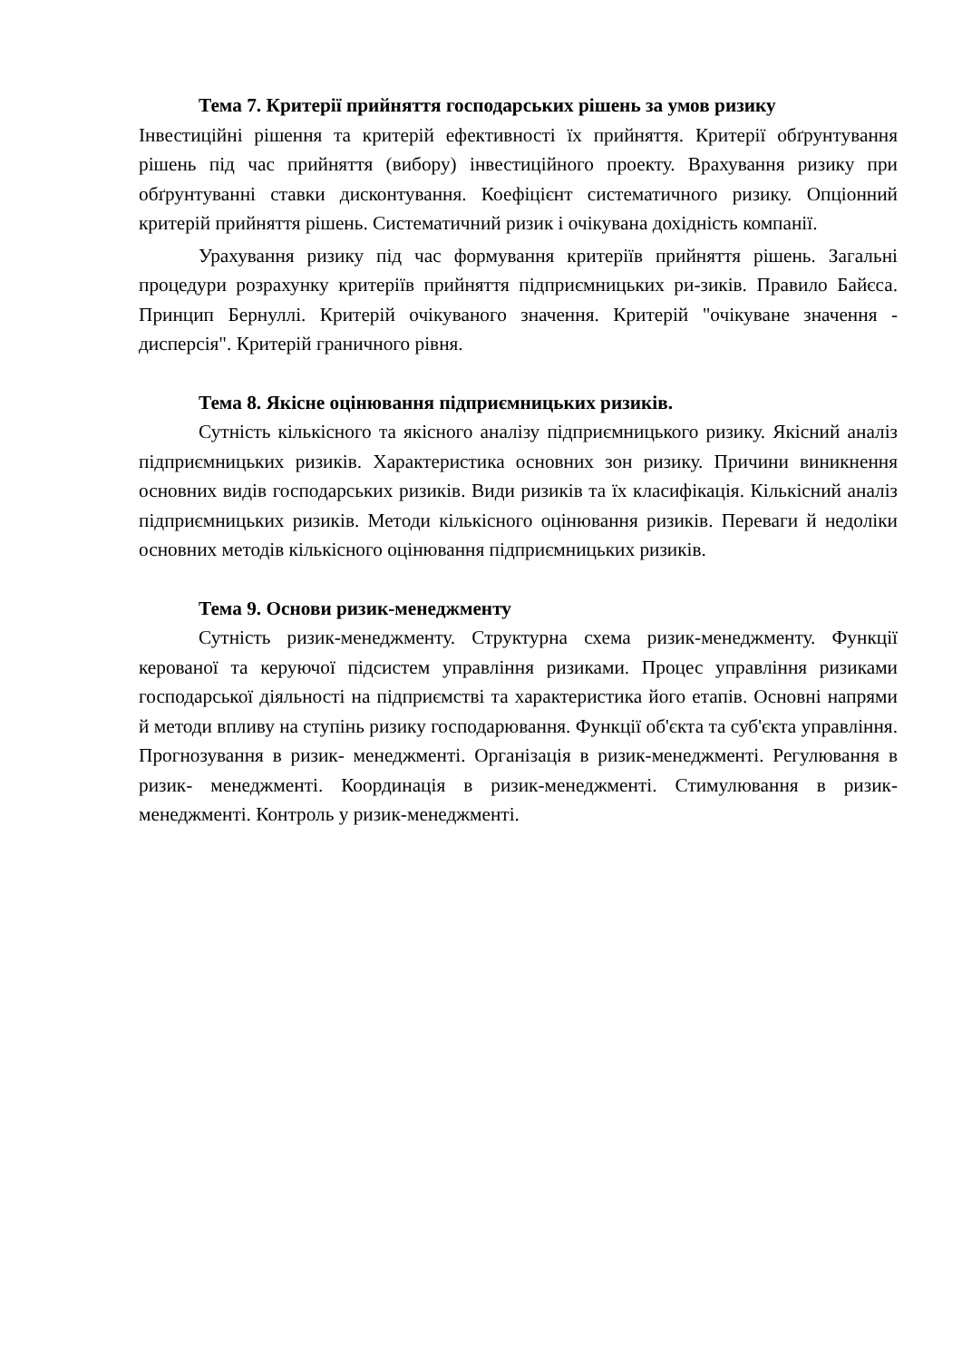Тема 7. Критерії прийняття господарських рішень за умов ризику
Інвестиційні рішення та критерій ефективності їх прийняття. Критерії обґрунтування рішень під час прийняття (вибору) інвестиційного проекту. Врахування ризику при обґрунтуванні ставки дисконтування. Коефіцієнт систематичного ризику. Опціонний критерій прийняття рішень. Систематичний ризик і очікувана дохідність компанії.
Урахування ризику під час формування критеріїв прийняття рішень. Загальні процедури розрахунку критеріїв прийняття підприємницьких ри-зиків. Правило Байєса. Принцип Бернуллі. Критерій очікуваного значення. Критерій "очікуване значення - дисперсія". Критерій граничного рівня.
Тема 8. Якісне оцінювання підприємницьких ризиків.
Сутність кількісного та якісного аналізу підприємницького ризику. Якісний аналіз підприємницьких ризиків. Характеристика основних зон ризику. Причини виникнення основних видів господарських ризиків. Види ризиків та їх класифікація. Кількісний аналіз підприємницьких ризиків. Методи кількісного оцінювання ризиків. Переваги й недоліки основних методів кількісного оцінювання підприємницьких ризиків.
Тема 9. Основи ризик-менеджменту
Сутність ризик-менеджменту. Структурна схема ризик-менеджменту. Функції керованої та керуючої підсистем управління ризиками. Процес управління ризиками господарської діяльності на підприємстві та характеристика його етапів. Основні напрями й методи впливу на ступінь ризику господарювання. Функції об'єкта та суб'єкта управління. Прогнозування в ризик- менеджменті. Організація в ризик-менеджменті. Регулювання в ризик- менеджменті. Координація в ризик-менеджменті. Стимулювання в ризик- менеджменті. Контроль у ризик-менеджменті.